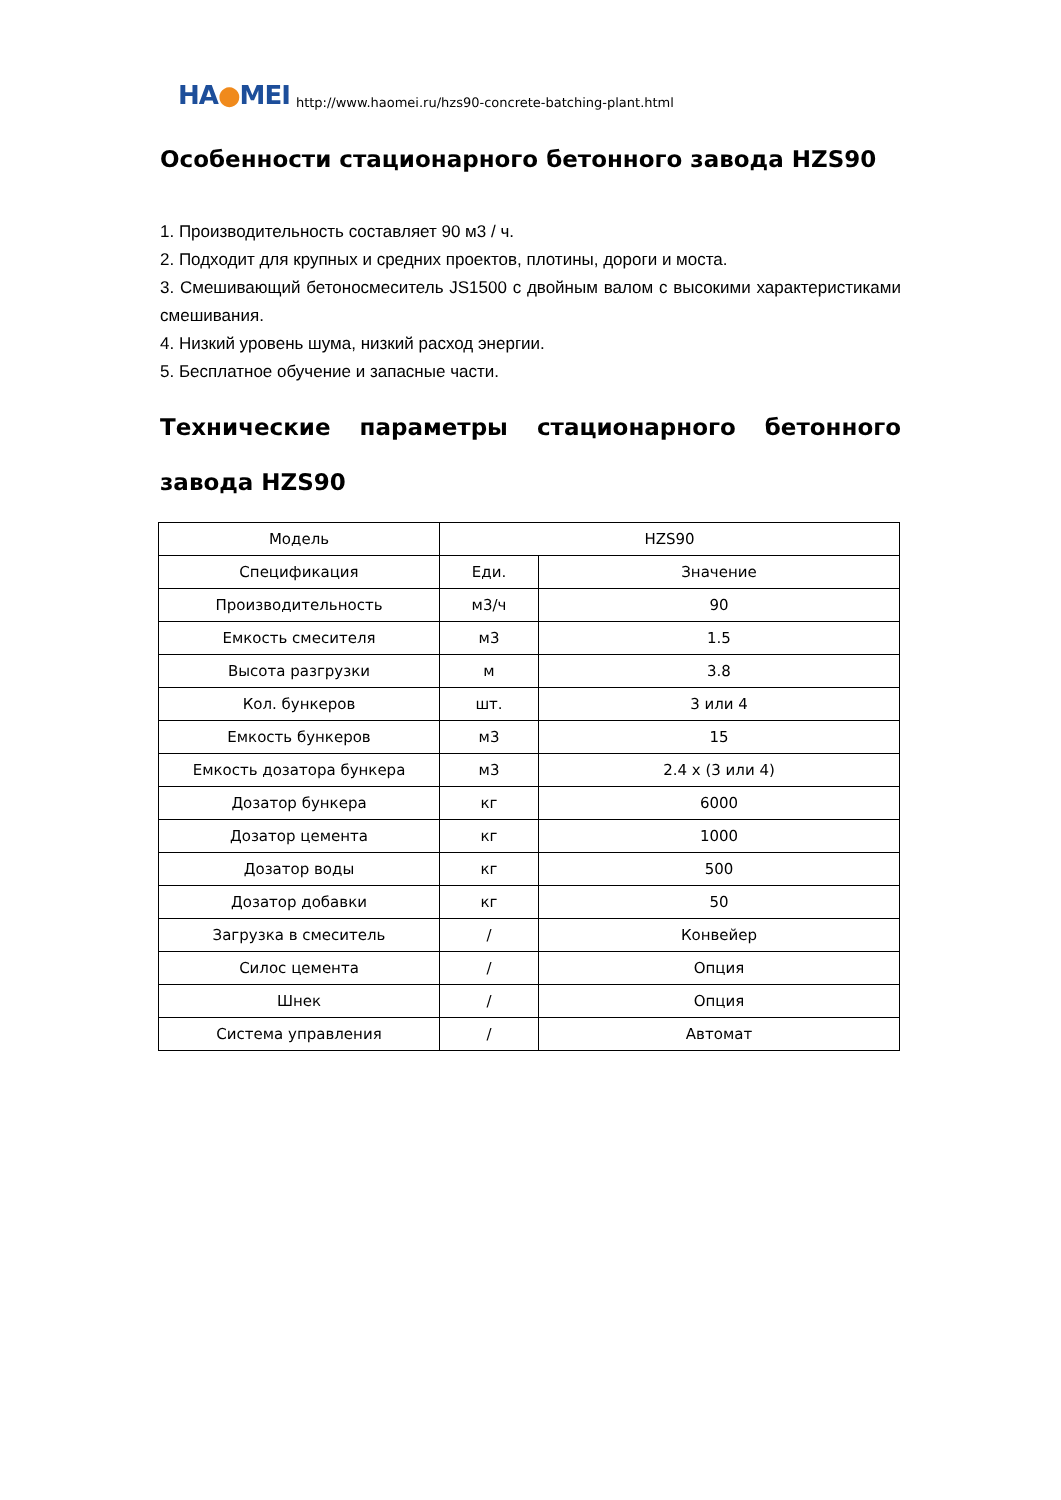HA●MEI
http://www.haomei.ru/hzs90-concrete-batching-plant.html
Особенности стационарного бетонного завода HZS90
1. Производительность составляет 90 м3 / ч.
2. Подходит для крупных и средних проектов, плотины, дороги и моста.
3. Смешивающий бетоносмеситель JS1500 с двойным валом с высокими характеристиками смешивания.
4. Низкий уровень шума, низкий расход энергии.
5. Бесплатное обучение и запасные части.
Технические параметры стационарного бетонного завода HZS90
| Модель | HZS90 | |
| Спецификация | Еди. | Значение |
| Производительность | м3/ч | 90 |
| Емкость смесителя | м3 | 1.5 |
| Высота разгрузки | м | 3.8 |
| Кол. бункеров | шт. | 3 или 4 |
| Емкость бункеров | м3 | 15 |
| Емкость дозатора бункера | м3 | 2.4 x (3 или 4) |
| Дозатор бункера | кг | 6000 |
| Дозатор цемента | кг | 1000 |
| Дозатор воды | кг | 500 |
| Дозатор добавки | кг | 50 |
| Загрузка в смеситель | / | Конвейер |
| Силос цемента | / | Опция |
| Шнек | / | Опция |
| Система управления | / | Автомат |